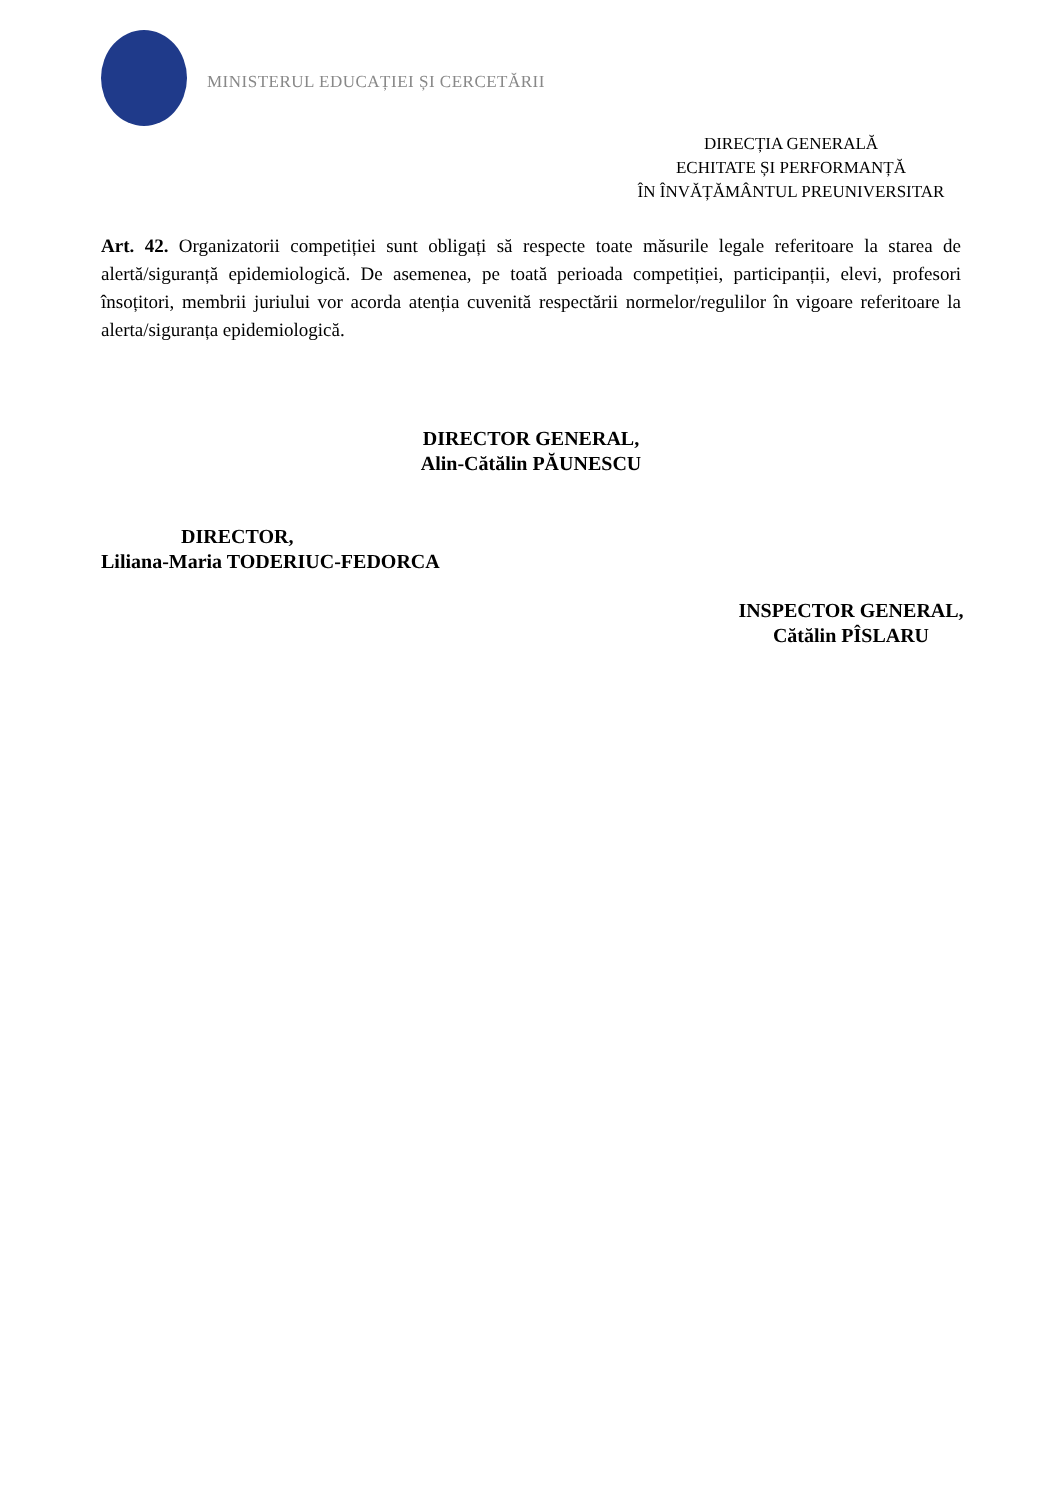MINISTERUL EDUCAȚIEI ȘI CERCETĂRII
DIRECȚIA GENERALĂ
ECHITATE ȘI PERFORMANȚĂ
ÎN ÎNVĂȚĂMÂNTUL PREUNIVERSITAR
Art. 42. Organizatorii competiției sunt obligați să respecte toate măsurile legale referitoare la starea de alertă/siguranță epidemiologică. De asemenea, pe toată perioada competiției, participanții, elevi, profesori însoțitori, membrii juriului vor acorda atenția cuvenită respectării normelor/regulilor în vigoare referitoare la alerta/siguranța epidemiologică.
DIRECTOR GENERAL,
Alin-Cătălin PĂUNESCU
DIRECTOR,
Liliana-Maria TODERIUC-FEDORCA
INSPECTOR GENERAL,
Cătălin PÎSLARU